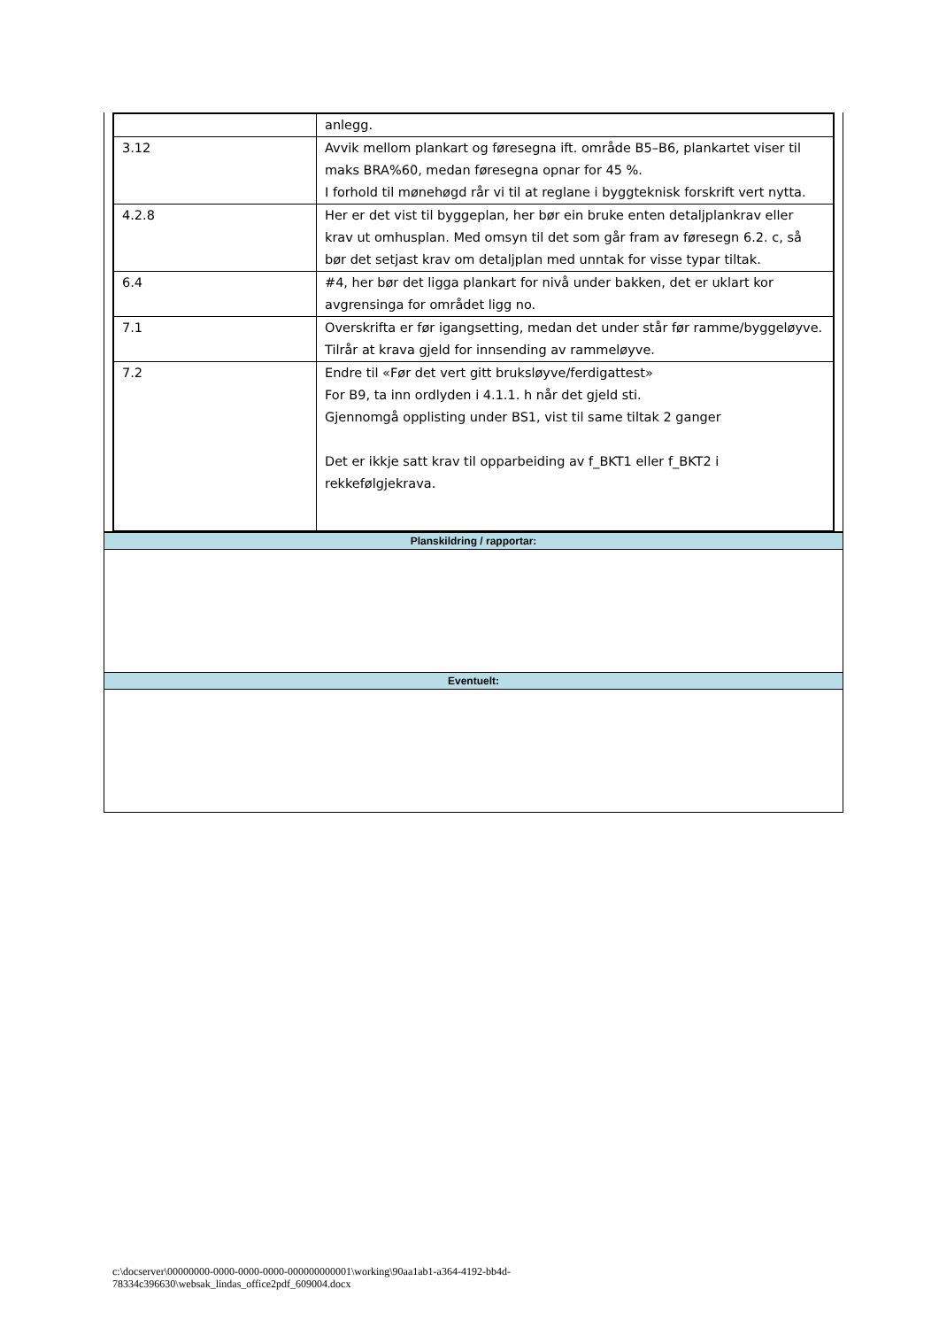| | anlegg. |
| 3.12 | Avvik mellom plankart og føresegna ift. område B5–B6, plankartet viser til maks BRA%60, medan føresegna opnar for 45 %. I forhold til mønehøgd rår vi til at reglane i byggteknisk forskrift vert nytta. |
| 4.2.8 | Her er det vist til byggeplan, her bør ein bruke enten detaljplankrav eller krav ut omhusplan. Med omsyn til det som går fram av føresegn 6.2. c, så bør det setjast krav om detaljplan med unntak for visse typar tiltak. |
| 6.4 | #4, her bør det ligga plankart for nivå under bakken, det er uklart kor avgrensinga for området ligg no. |
| 7.1 | Overskrifta er før igangsetting, medan det under står før ramme/byggeløyve. Tilrår at krava gjeld for innsending av rammeløyve. |
| 7.2 | Endre til «Før det vert gitt bruksløyve/ferdigattest» For B9, ta inn ordlyden i 4.1.1. h når det gjeld sti. Gjennomgå opplisting under BS1, vist til same tiltak 2 ganger Det er ikkje satt krav til opparbeiding av f_BKT1 eller f_BKT2 i rekkefølgjekrava. |
Planskildring / rapportar:
Eventuelt:
c:\docserver\00000000-0000-0000-0000-000000000001\working\90aa1ab1-a364-4192-bb4d-
78334c396630\websak_lindas_office2pdf_609004.docx